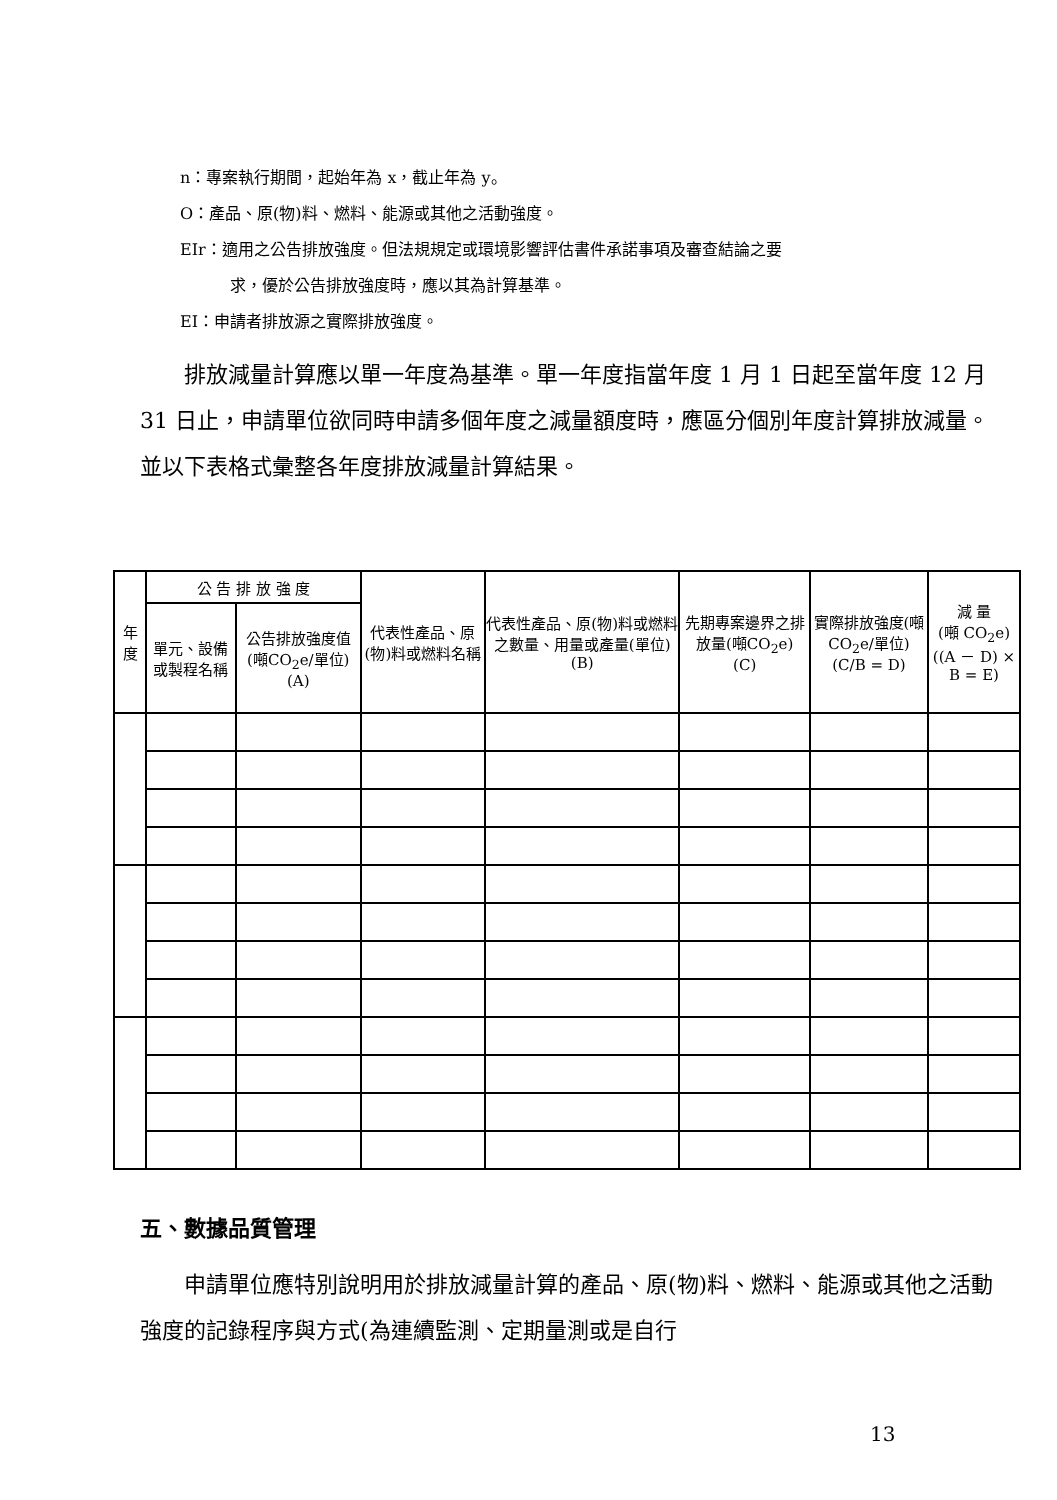n：專案執行期間，起始年為 x，截止年為 y。
O：產品、原(物)料、燃料、能源或其他之活動強度。
EIr：適用之公告排放強度。但法規規定或環境影響評估書件承諾事項及審查結論之要
求，優於公告排放強度時，應以其為計算基準。
EI：申請者排放源之實際排放強度。
排放減量計算應以單一年度為基準。單一年度指當年度 1 月 1 日起至當年度 12 月 31 日止，申請單位欲同時申請多個年度之減量額度時，應區分個別年度計算排放減量。並以下表格式彙整各年度排放減量計算結果。
| 年 度 | 公 告 排 放 強 度 | | 代表性產品、原(物)料或燃料名稱 | 代表性產品、原(物)料或燃料之數量、用量或產量(單位) (B) | 先期專案邊界之排放量(噸CO<sub>2</sub>e) (C) | 實際排放強度(噸CO<sub>2</sub>e/單位) (C/B = D) | 減 量 (噸 CO<sub>2</sub>e) ((A － D) × B = E) |
| --- | --- | --- | --- | --- | --- | --- | --- |
| | 單元、設備或製程名稱 | 公告排放強度值(噸CO<sub>2</sub>e/單位) (A) | | | | | |
五、數據品質管理
申請單位應特別說明用於排放減量計算的產品、原(物)料、燃料、能源或其他之活動強度的記錄程序與方式(為連續監測、定期量測或是自行
13